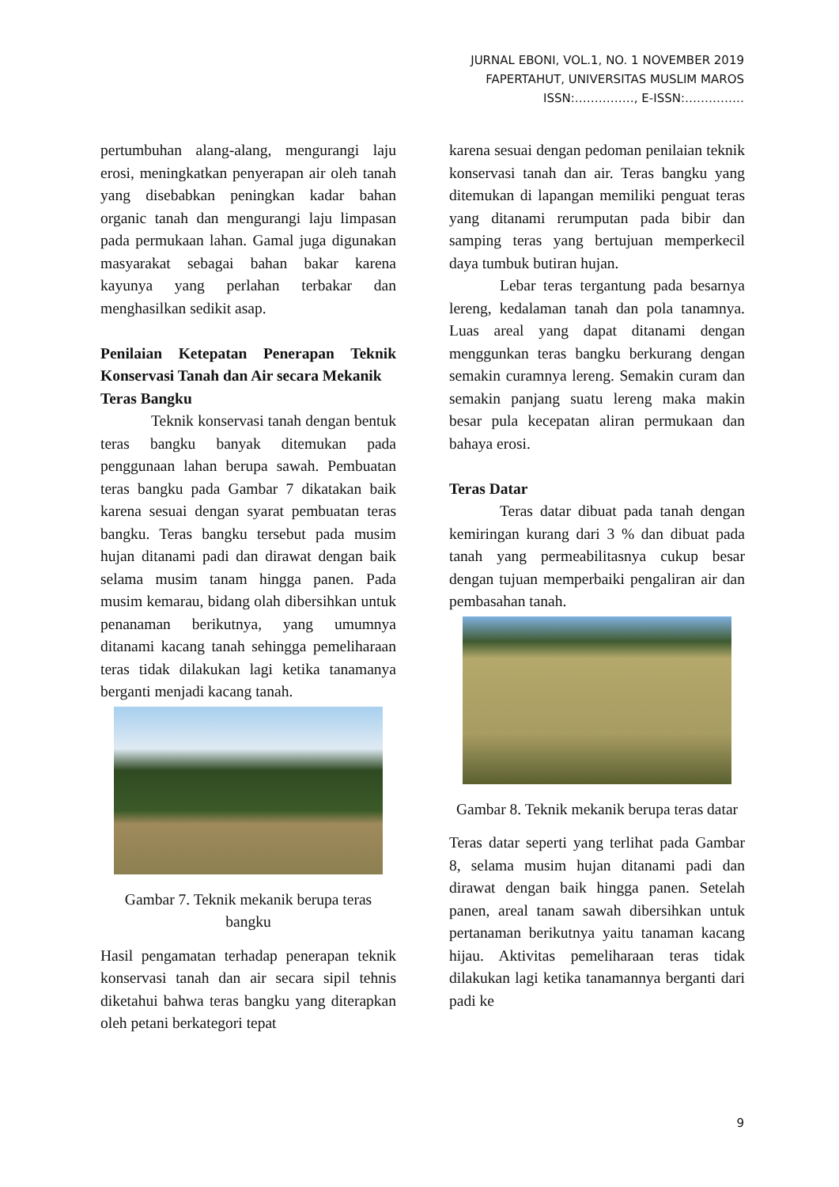JURNAL EBONI, VOL.1, NO. 1 NOVEMBER 2019
FAPERTAHUT, UNIVERSITAS MUSLIM MAROS
ISSN:……………, E-ISSN:……………
pertumbuhan alang-alang, mengurangi laju erosi, meningkatkan penyerapan air oleh tanah yang disebabkan peningkan kadar bahan organic tanah dan mengurangi laju limpasan pada permukaan lahan. Gamal juga digunakan masyarakat sebagai bahan bakar karena kayunya yang perlahan terbakar dan menghasilkan sedikit asap.
Penilaian Ketepatan Penerapan Teknik Konservasi Tanah dan Air secara Mekanik
Teras Bangku
Teknik konservasi tanah dengan bentuk teras bangku banyak ditemukan pada penggunaan lahan berupa sawah. Pembuatan teras bangku pada Gambar 7 dikatakan baik karena sesuai dengan syarat pembuatan teras bangku. Teras bangku tersebut pada musim hujan ditanami padi dan dirawat dengan baik selama musim tanam hingga panen. Pada musim kemarau, bidang olah dibersihkan untuk penanaman berikutnya, yang umumnya ditanami kacang tanah sehingga pemeliharaan teras tidak dilakukan lagi ketika tanamanya berganti menjadi kacang tanah.
Gambar 7. Teknik mekanik berupa teras bangku
Hasil pengamatan terhadap penerapan teknik konservasi tanah dan air secara sipil tehnis diketahui bahwa teras bangku yang diterapkan oleh petani berkategori tepat
karena sesuai dengan pedoman penilaian teknik konservasi tanah dan air. Teras bangku yang ditemukan di lapangan memiliki penguat teras yang ditanami rerumputan pada bibir dan samping teras yang bertujuan memperkecil daya tumbuk butiran hujan.
Lebar teras tergantung pada besarnya lereng, kedalaman tanah dan pola tanamnya. Luas areal yang dapat ditanami dengan menggunkan teras bangku berkurang dengan semakin curamnya lereng. Semakin curam dan semakin panjang suatu lereng maka makin besar pula kecepatan aliran permukaan dan bahaya erosi.
Teras Datar
Teras datar dibuat pada tanah dengan kemiringan kurang dari 3 % dan dibuat pada tanah yang permeabilitasnya cukup besar dengan tujuan memperbaiki pengaliran air dan pembasahan tanah.
Gambar 8. Teknik mekanik berupa teras datar
Teras datar seperti yang terlihat pada Gambar 8, selama musim hujan ditanami padi dan dirawat dengan baik hingga panen. Setelah panen, areal tanam sawah dibersihkan untuk pertanaman berikutnya yaitu tanaman kacang hijau. Aktivitas pemeliharaan teras tidak dilakukan lagi ketika tanamannya berganti dari padi ke
9